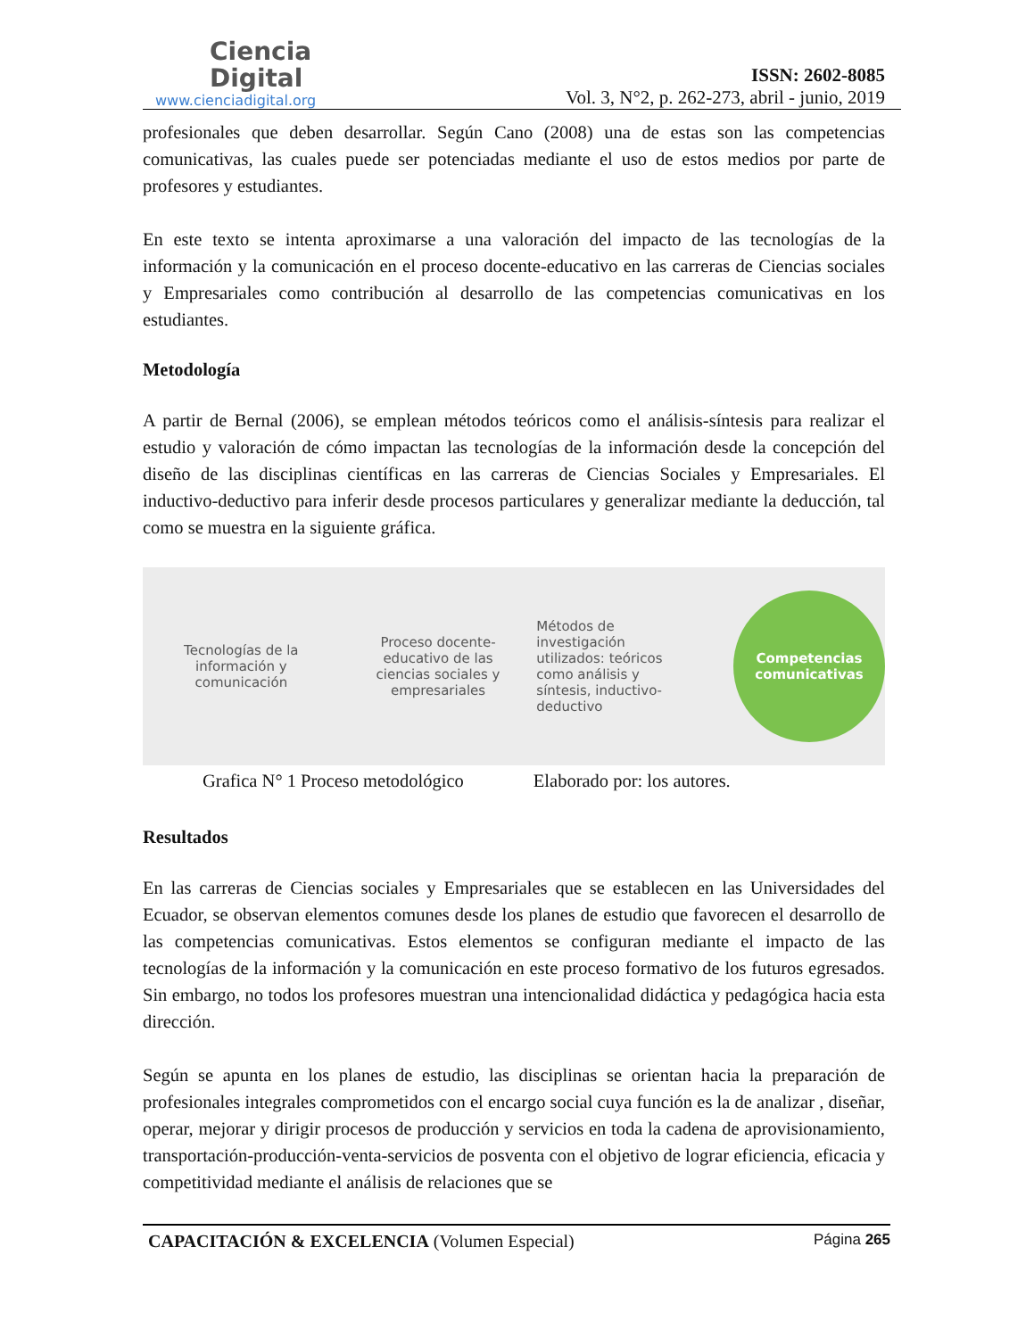Ciencia
Digital
www.cienciadigital.org
ISSN: 2602-8085
Vol. 3, N°2, p. 262-273, abril - junio, 2019
profesionales que deben desarrollar. Según Cano (2008) una de estas son las competencias comunicativas, las cuales puede ser potenciadas mediante el uso de estos medios por parte de profesores y estudiantes.
En este texto se intenta aproximarse a una valoración del impacto de las tecnologías de la información y la comunicación en el proceso docente-educativo en las carreras de Ciencias sociales y Empresariales como contribución al desarrollo de las competencias comunicativas en los estudiantes.
Metodología
A partir de Bernal (2006), se emplean métodos teóricos como el análisis-síntesis para realizar el estudio y valoración de cómo impactan las tecnologías de la información desde la concepción del diseño de las disciplinas científicas en las carreras de Ciencias Sociales y Empresariales. El inductivo-deductivo para inferir desde procesos particulares y generalizar mediante la deducción, tal como se muestra en la siguiente gráfica.
Tecnologías de la
información y
comunicación
Proceso docente-
educativo de las
ciencias sociales y
empresariales
Métodos de
investigación
utilizados: teóricos
como análisis y
síntesis, inductivo-
deductivo
Competencias
comunicativas
Grafica N° 1 Proceso metodológico Elaborado por: los autores.
Resultados
En las carreras de Ciencias sociales y Empresariales que se establecen en las Universidades del Ecuador, se observan elementos comunes desde los planes de estudio que favorecen el desarrollo de las competencias comunicativas. Estos elementos se configuran mediante el impacto de las tecnologías de la información y la comunicación en este proceso formativo de los futuros egresados. Sin embargo, no todos los profesores muestran una intencionalidad didáctica y pedagógica hacia esta dirección.
Según se apunta en los planes de estudio, las disciplinas se orientan hacia la preparación de profesionales integrales comprometidos con el encargo social cuya función es la de analizar , diseñar, operar, mejorar y dirigir procesos de producción y servicios en toda la cadena de aprovisionamiento, transportación-producción-venta-servicios de posventa con el objetivo de lograr eficiencia, eficacia y competitividad mediante el análisis de relaciones que se
CAPACITACIÓN & EXCELENCIA (Volumen Especial) Página 265